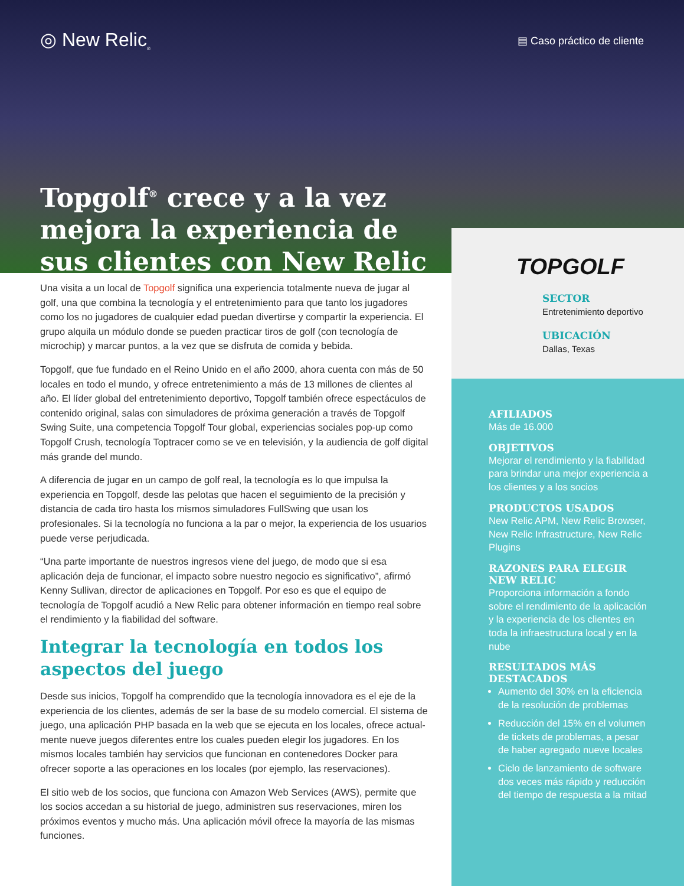◎ New Relic<sub>®</sub>
▤ Caso práctico de cliente
Topgolf<sup>®</sup> crece y a la vez mejora la experiencia de sus clientes con New Relic
Una visita a un local de Topgolf significa una experiencia totalmente nueva de jugar al golf, una que combina la tecnología y el entretenimiento para que tanto los jugadores como los no jugadores de cualquier edad puedan divertirse y compartir la experiencia. El grupo alquila un módulo donde se pueden practicar tiros de golf (con tecnología de microchip) y marcar puntos, a la vez que se disfruta de comida y bebida.
Topgolf, que fue fundado en el Reino Unido en el año 2000, ahora cuenta con más de 50 locales en todo el mundo, y ofrece entretenimiento a más de 13 millones de clientes al año. El líder global del entretenimiento deportivo, Topgolf también ofrece espectá­culos de contenido original, salas con simuladores de próxima generación a través de Topgolf Swing Suite, una competencia Topgolf Tour global, experiencias sociales pop-up como Topgolf Crush, tecnología Toptracer como se ve en televisión, y la audiencia de golf digital más grande del mundo.
A diferencia de jugar en un campo de golf real, la tecnología es lo que impulsa la experiencia en Topgolf, desde las pelotas que hacen el seguimiento de la precisión y distancia de cada tiro hasta los mismos simuladores FullSwing que usan los profesionales. Si la tecnología no funciona a la par o mejor, la experiencia de los usuarios puede verse perjudicada.
“Una parte importante de nuestros ingresos viene del juego, de modo que si esa aplicación deja de funcionar, el impacto sobre nuestro negocio es significativo”, afirmó Kenny Sullivan, director de aplicaciones en Topgolf. Por eso es que el equipo de tecnología de Topgolf acudió a New Relic para obtener información en tiempo real sobre el rendimiento y la fiabilidad del software.
Integrar la tecnología en todos los aspectos del juego
Desde sus inicios, Topgolf ha comprendido que la tecnología innovadora es el eje de la experiencia de los clientes, además de ser la base de su modelo comercial. El sistema de juego, una aplicación PHP basada en la web que se ejecuta en los locales, ofrece actual­mente nueve juegos diferentes entre los cuales pueden elegir los jugadores. En los mismos locales también hay servicios que funcionan en contenedores Docker para ofrecer soporte a las operaciones en los locales (por ejemplo, las reservaciones).
El sitio web de los socios, que funciona con Amazon Web Services (AWS), permite que los socios accedan a su historial de juego, administren sus reservaciones, miren los próximos eventos y mucho más. Una aplicación móvil ofrece la mayoría de las mismas funciones.
TOPGOLF
SECTOR
Entretenimiento deportivo
UBICACIÓN
Dallas, Texas
AFILIADOS
Más de 16.000
OBJETIVOS
Mejorar el rendimiento y la fiabilidad para brindar una mejor experiencia a los clientes y a los socios
PRODUCTOS USADOS
New Relic APM, New Relic Browser, New Relic Infrastructure, New Relic Plugins
RAZONES PARA ELEGIR NEW RELIC
Proporciona información a fondo sobre el rendimiento de la aplicación y la experiencia de los clientes en toda la infraestructura local y en la nube
RESULTADOS MÁS DESTACADOS
Aumento del 30% en la eficiencia de la resolución de problemas
Reducción del 15% en el volumen de tickets de problemas, a pesar de haber agregado nueve locales
Ciclo de lanzamiento de software dos veces más rápido y reducción del tiempo de respuesta a la mitad